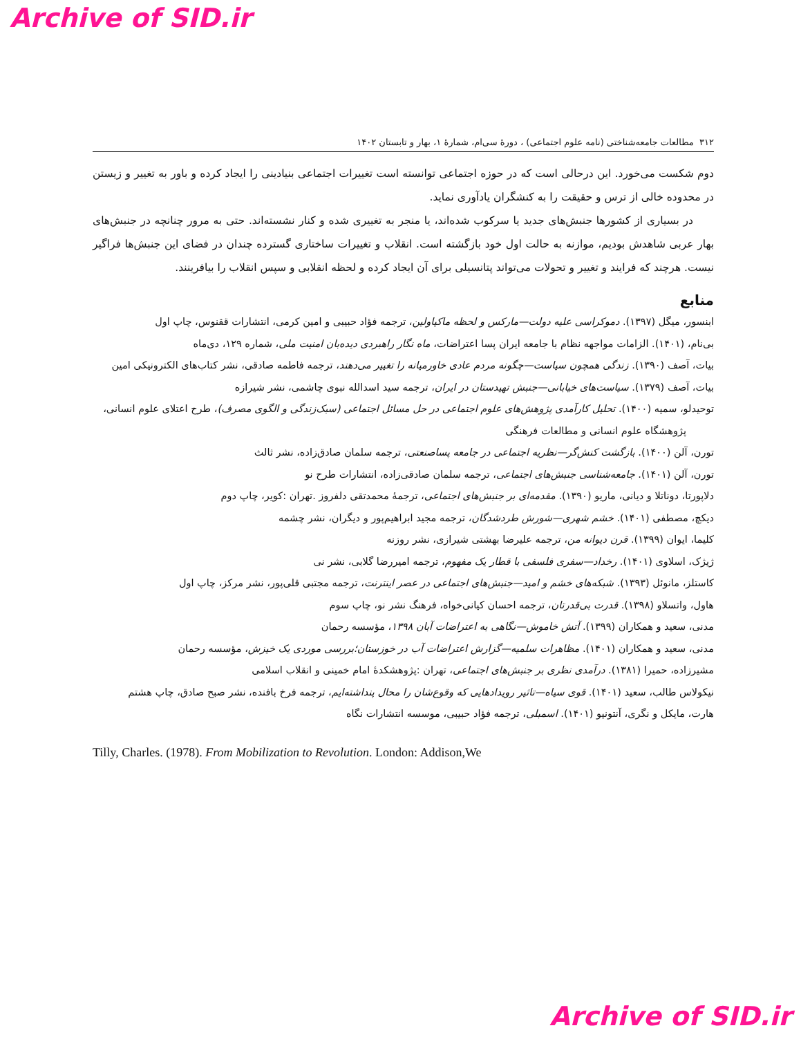Archive of SID.ir
۳۱۲ مطالعات جامعه‌شناختی (نامه علوم اجتماعی) ، دورهٔ سی‌ام، شمارهٔ ۱، بهار و تابستان ۱۴۰۲
دوم شکست می‌خورد. این درحالی است که در حوزه اجتماعی توانسته است تغییرات اجتماعی بنیادینی را ایجاد کرده و باور به تغییر و زیستن در محدوده خالی از ترس و حقیقت را به کنشگران یادآوری نماید.
در بسیاری از کشورها جنبش‌های جدید یا سرکوب شده‌اند، یا منجر به تغییری شده و کنار نشسته‌اند. حتی به مرور چنانچه در جنبش‌های بهار عربی شاهدش بودیم، موازنه به حالت اول خود بازگشته است. انقلاب و تغییرات ساختاری گسترده چندان در فضای این جنبش‌ها فراگیر نیست. هرچند که فرایند و تغییر و تحولات می‌تواند پتانسیلی برای آن ایجاد کرده و لحظه انقلابی و سپس انقلاب را بیافرینند.
منابع
ابنسور، میگل (۱۳۹۷). دموکراسی علیه دولت—مارکس و لحظه ماکیاولین، ترجمه فؤاد حبیبی و امین کرمی، انتشارات ققنوس، چاپ اول
بی‌نام، (۱۴۰۱). الزامات مواجهه نظام با جامعه ایران پسا اعتراضات، ماه نگار راهبردی دیده‌بان امنیت ملی، شماره ۱۲۹، دی‌ماه
بیات، آصف (۱۳۹۰). زندگی همچون سیاست—چگونه مردم عادی خاورمیانه را تغییر می‌دهند، ترجمه فاطمه صادقی، نشر کتاب‌های الکترونیکی امین
بیات، آصف (۱۳۷۹). سیاست‌های خیابانی—جنبش تهیدستان در ایران، ترجمه سید اسدالله نبوی چاشمی، نشر شیرازه
توحیدلو، سمیه (۱۴۰۰). تحلیل کارآمدی پژوهش‌های علوم اجتماعی در حل مسائل اجتماعی (سبک‌زندگی و الگوی مصرف)، طرح اعتلای علوم انسانی، پژوهشگاه علوم انسانی و مطالعات فرهنگی
تورن، آلن (۱۴۰۰). بازگشت کنش‌گر—نظریه اجتماعی در جامعه پساصنعتی، ترجمه سلمان صادق‌زاده، نشر ثالث
تورن، آلن (۱۴۰۱). جامعه‌شناسی جنبش‌های اجتماعی، ترجمه سلمان صادقی‌زاده، انتشارات طرح نو
دلاپورتا، دوناتلا و دیانی، ماریو (۱۳۹۰). مقدمه‌ای بر جنبش‌های اجتماعی، ترجمهٔ محمدتقی دلفروز .تهران :کویر، چاپ دوم
دیکچ، مصطفی (۱۴۰۱). خشم شهری—شورش طردشدگان، ترجمه مجید ابراهیم‌پور و دیگران، نشر چشمه
کلیما، ایوان (۱۳۹۹). قرن دیوانه من، ترجمه علیرضا بهشتی شیرازی، نشر روزنه
ژیژک، اسلاوی (۱۴۰۱). رخداد—سفری فلسفی با قطار یک مفهوم، ترجمه امیررضا گلابی، نشر نی
کاستلز، مانوئل (۱۳۹۳). شبکه‌های خشم و امید—جنبش‌های اجتماعی در عصر اینترنت، ترجمه مجتبی قلی‌پور، نشر مرکز، چاپ اول
هاول، واتسلاو (۱۳۹۸). قدرت بی‌قدرتان، ترجمه احسان کیانی‌خواه، فرهنگ نشر نو، چاپ سوم
مدنی، سعید و همکاران (۱۳۹۹). آتش خاموش—نگاهی به اعتراضات آبان ۱۳۹۸، مؤسسه رحمان
مدنی، سعید و همکاران (۱۴۰۱). مظاهرات سلمیه—گزارش اعتراضات آب در خوزستان؛بررسی موردی یک خیزش، مؤسسه رحمان
مشیرزاده، حمیرا (۱۳۸۱). درآمدی نظری بر جنبش‌های اجتماعی، تهران :پژوهشکدهٔ امام خمینی و انقلاب اسلامی
نیکولاس طالب، سعید (۱۴۰۱). قوی سیاه—تاثیر رویدادهایی که وقوع‌شان را محال پنداشته‌ایم، ترجمه فرخ بافنده، نشر صبح صادق، چاپ هشتم
هارت، مایکل و نگری، آنتونیو (۱۴۰۱). اسمبلی، ترجمه فؤاد حبیبی، موسسه انتشارات نگاه
Tilly, Charles. (1978). From Mobilization to Revolution. London: Addison,We
Archive of SID.ir